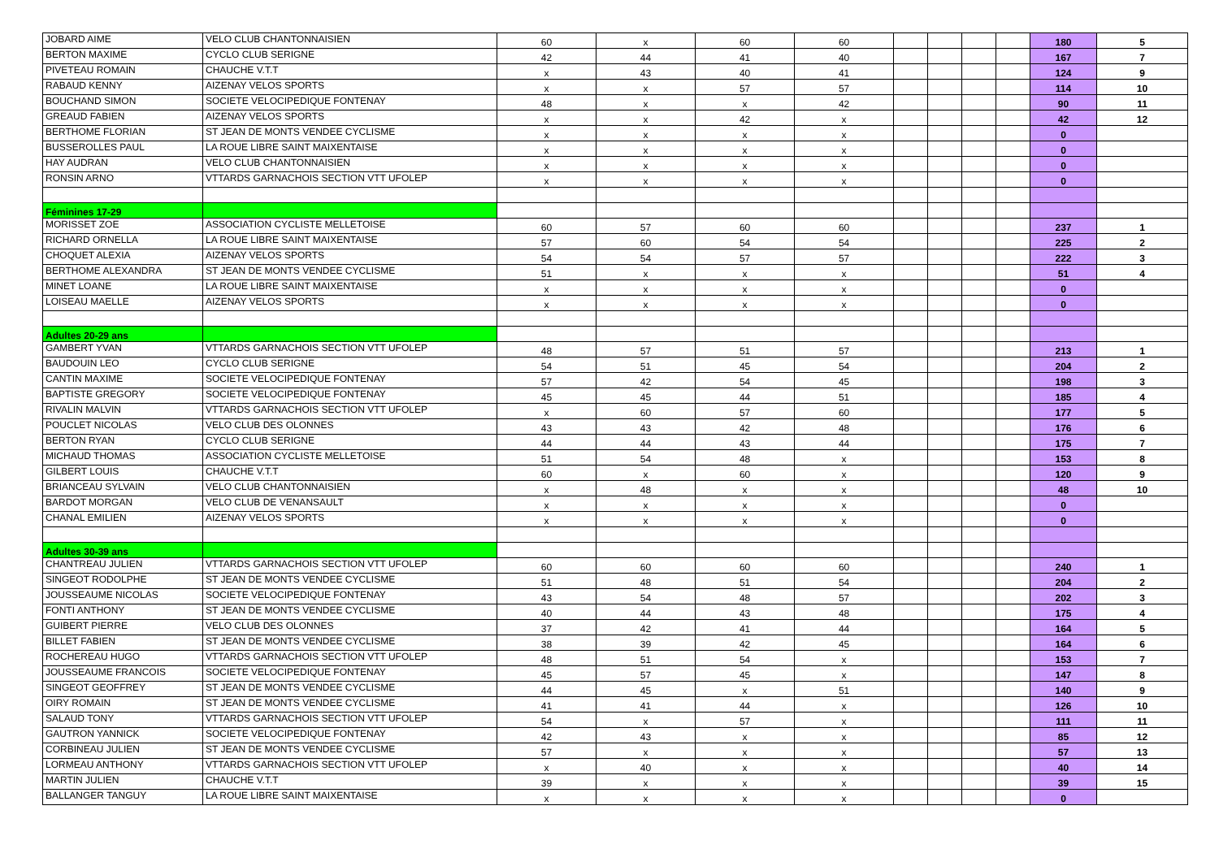| JOBARD AIME | VELO CLUB CHANTONNAISIEN | 60 | x | 60 | 60 | | | | | 180 | 5 |
| BERTON MAXIME | CYCLO CLUB SERIGNE | 42 | 44 | 41 | 40 | | | | | 167 | 7 |
| PIVETEAU ROMAIN | CHAUCHE V.T.T | x | 43 | 40 | 41 | | | | | 124 | 9 |
| RABAUD KENNY | AIZENAY VELOS SPORTS | x | x | 57 | 57 | | | | | 114 | 10 |
| BOUCHAND SIMON | SOCIETE VELOCIPEDIQUE FONTENAY | 48 | x | x | 42 | | | | | 90 | 11 |
| GREAUD FABIEN | AIZENAY VELOS SPORTS | x | x | 42 | x | | | | | 42 | 12 |
| BERTHOME FLORIAN | ST JEAN DE MONTS VENDEE CYCLISME | x | x | x | x | | | | | 0 | |
| BUSSEROLLES PAUL | LA ROUE LIBRE SAINT MAIXENTAISE | x | x | x | x | | | | | 0 | |
| HAY AUDRAN | VELO CLUB CHANTONNAISIEN | x | x | x | x | | | | | 0 | |
| RONSIN ARNO | VTTARDS GARNACHOIS SECTION VTT UFOLEP | x | x | x | x | | | | | 0 | |
| Féminines 17-29 | | | | | | | | | | | |
| MORISSET ZOE | ASSOCIATION CYCLISTE MELLETOISE | 60 | 57 | 60 | 60 | | | | | 237 | 1 |
| RICHARD ORNELLA | LA ROUE LIBRE SAINT MAIXENTAISE | 57 | 60 | 54 | 54 | | | | | 225 | 2 |
| CHOQUET ALEXIA | AIZENAY VELOS SPORTS | 54 | 54 | 57 | 57 | | | | | 222 | 3 |
| BERTHOME ALEXANDRA | ST JEAN DE MONTS VENDEE CYCLISME | 51 | x | x | x | | | | | 51 | 4 |
| MINET LOANE | LA ROUE LIBRE SAINT MAIXENTAISE | x | x | x | x | | | | | 0 | |
| LOISEAU MAELLE | AIZENAY VELOS SPORTS | x | x | x | x | | | | | 0 | |
| Adultes 20-29 ans | | | | | | | | | | | |
| GAMBERT YVAN | VTTARDS GARNACHOIS SECTION VTT UFOLEP | 48 | 57 | 51 | 57 | | | | | 213 | 1 |
| BAUDOUIN LEO | CYCLO CLUB SERIGNE | 54 | 51 | 45 | 54 | | | | | 204 | 2 |
| CANTIN MAXIME | SOCIETE VELOCIPEDIQUE FONTENAY | 57 | 42 | 54 | 45 | | | | | 198 | 3 |
| BAPTISTE GREGORY | SOCIETE VELOCIPEDIQUE FONTENAY | 45 | 45 | 44 | 51 | | | | | 185 | 4 |
| RIVALIN MALVIN | VTTARDS GARNACHOIS SECTION VTT UFOLEP | x | 60 | 57 | 60 | | | | | 177 | 5 |
| POUCLET NICOLAS | VELO CLUB DES OLONNES | 43 | 43 | 42 | 48 | | | | | 176 | 6 |
| BERTON RYAN | CYCLO CLUB SERIGNE | 44 | 44 | 43 | 44 | | | | | 175 | 7 |
| MICHAUD THOMAS | ASSOCIATION CYCLISTE MELLETOISE | 51 | 54 | 48 | x | | | | | 153 | 8 |
| GILBERT LOUIS | CHAUCHE V.T.T | 60 | x | 60 | x | | | | | 120 | 9 |
| BRIANCEAU SYLVAIN | VELO CLUB CHANTONNAISIEN | x | 48 | x | x | | | | | 48 | 10 |
| BARDOT MORGAN | VELO CLUB DE VENANSAULT | x | x | x | x | | | | | 0 | |
| CHANAL EMILIEN | AIZENAY VELOS SPORTS | x | x | x | x | | | | | 0 | |
| Adultes 30-39 ans | | | | | | | | | | | |
| CHANTREAU JULIEN | VTTARDS GARNACHOIS SECTION VTT UFOLEP | 60 | 60 | 60 | 60 | | | | | 240 | 1 |
| SINGEOT RODOLPHE | ST JEAN DE MONTS VENDEE CYCLISME | 51 | 48 | 51 | 54 | | | | | 204 | 2 |
| JOUSSEAUME NICOLAS | SOCIETE VELOCIPEDIQUE FONTENAY | 43 | 54 | 48 | 57 | | | | | 202 | 3 |
| FONTI ANTHONY | ST JEAN DE MONTS VENDEE CYCLISME | 40 | 44 | 43 | 48 | | | | | 175 | 4 |
| GUIBERT PIERRE | VELO CLUB DES OLONNES | 37 | 42 | 41 | 44 | | | | | 164 | 5 |
| BILLET FABIEN | ST JEAN DE MONTS VENDEE CYCLISME | 38 | 39 | 42 | 45 | | | | | 164 | 6 |
| ROCHEREAU HUGO | VTTARDS GARNACHOIS SECTION VTT UFOLEP | 48 | 51 | 54 | x | | | | | 153 | 7 |
| JOUSSEAUME FRANCOIS | SOCIETE VELOCIPEDIQUE FONTENAY | 45 | 57 | 45 | x | | | | | 147 | 8 |
| SINGEOT GEOFFREY | ST JEAN DE MONTS VENDEE CYCLISME | 44 | 45 | x | 51 | | | | | 140 | 9 |
| OIRY ROMAIN | ST JEAN DE MONTS VENDEE CYCLISME | 41 | 41 | 44 | x | | | | | 126 | 10 |
| SALAUD TONY | VTTARDS GARNACHOIS SECTION VTT UFOLEP | 54 | x | 57 | x | | | | | 111 | 11 |
| GAUTRON YANNICK | SOCIETE VELOCIPEDIQUE FONTENAY | 42 | 43 | x | x | | | | | 85 | 12 |
| CORBINEAU JULIEN | ST JEAN DE MONTS VENDEE CYCLISME | 57 | x | x | x | | | | | 57 | 13 |
| LORMEAU ANTHONY | VTTARDS GARNACHOIS SECTION VTT UFOLEP | x | 40 | x | x | | | | | 40 | 14 |
| MARTIN JULIEN | CHAUCHE V.T.T | 39 | x | x | x | | | | | 39 | 15 |
| BALLANGER TANGUY | LA ROUE LIBRE SAINT MAIXENTAISE | x | x | x | x | | | | | 0 | |